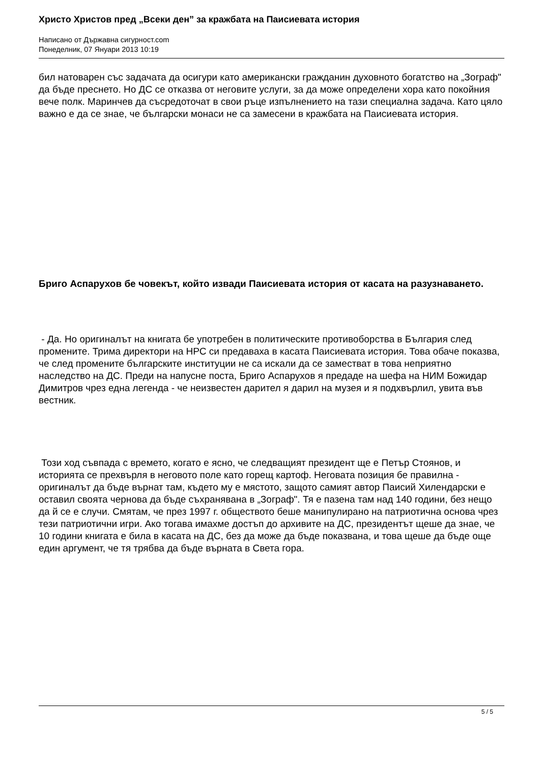Христо Христов пред „Всеки ден” за кражбата на Паисиевата история
Написано от Държавна сигурност.com
Понеделник, 07 Януари 2013 10:19
бил натоварен със задачата да осигури като американски гражданин духовното богатство на „Зограф" да бъде преснето. Но ДС се отказва от неговите услуги, за да може определени хора като покойния вече полк. Маринчев да съсредоточат в свои ръце изпълнението на тази специална задача. Като цяло важно е да се знае, че български монаси не са замесени в кражбата на Паисиевата история.
Бриго Аспарухов бе човекът, който извади Паисиевата история от касата на разузнаването.
- Да. Но оригиналът на книгата бе употребен в политическите противоборства в България след промените. Трима директори на НРС си предаваха в касата Паисиевата история. Това обаче показва, че след промените българските институции не са искали да се заместват в това неприятно наследство на ДС. Преди на напусне поста, Бриго Аспарухов я предаде на шефа на НИМ Божидар Димитров чрез една легенда - че неизвестен дарител я дарил на музея и я подхвърлил, увита във вестник.
Този ход съвпада с времето, когато е ясно, че следващият президент ще е Петър Стоянов, и историята се прехвърля в неговото поле като горещ картоф. Неговата позиция бе правилна - оригиналът да бъде върнат там, където му е мястото, защото самият автор Паисий Хилендарски е оставил своята чернова да бъде съхранявана в „Зограф". Тя е пазена там над 140 години, без нещо да й се е случи. Смятам, че през 1997 г. обществото беше манипулирано на патриотична основа чрез тези патриотични игри. Ако тогава имахме достъп до архивите на ДС, президентът щеше да знае, че 10 години книгата е била в касата на ДС, без да може да бъде показвана, и това щеше да бъде още един аргумент, че тя трябва да бъде върната в Света гора.
5 / 5